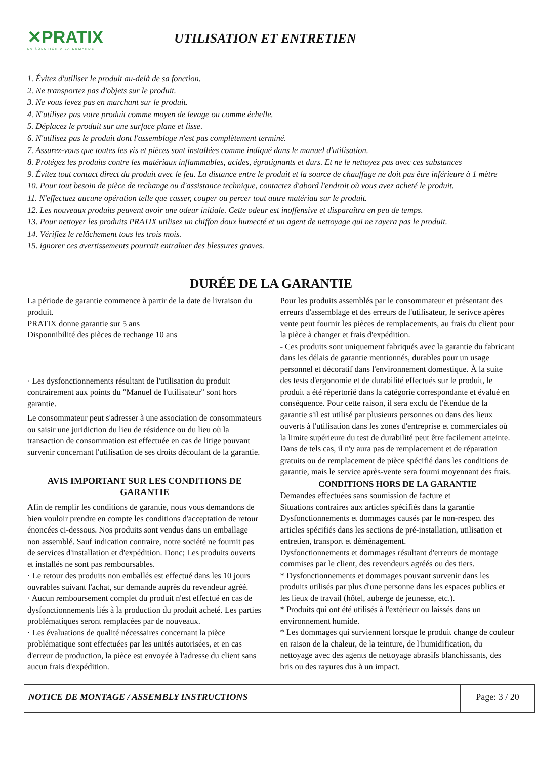✕PRATIX
LA SOLUTION A LA DEMANDE
UTILISATION ET ENTRETIEN
1. Évitez d'utiliser le produit au-delà de sa fonction.
2. Ne transportez pas d'objets sur le produit.
3. Ne vous levez pas en marchant sur le produit.
4. N'utilisez pas votre produit comme moyen de levage ou comme échelle.
5. Déplacez le produit sur une surface plane et lisse.
6. N'utilisez pas le produit dont l'assemblage n'est pas complètement terminé.
7. Assurez-vous que toutes les vis et pièces sont installées comme indiqué dans le manuel d'utilisation.
8. Protégez les produits contre les matériaux inflammables, acides, égratignants et durs. Et ne le nettoyez pas avec ces substances
9. Évitez tout contact direct du produit avec le feu. La distance entre le produit et la source de chauffage ne doit pas être inférieure à 1 mètre
10. Pour tout besoin de pièce de rechange ou d'assistance technique, contactez d'abord l'endroit où vous avez acheté le produit.
11. N'effectuez aucune opération telle que casser, couper ou percer tout autre matériau sur le produit.
12. Les nouveaux produits peuvent avoir une odeur initiale. Cette odeur est inoffensive et disparaîtra en peu de temps.
13. Pour nettoyer les produits PRATIX utilisez un chiffon doux humecté et un agent de nettoyage qui ne rayera pas le produit.
14. Vérifiez le relâchement tous les trois mois.
15. ignorer ces avertissements pourrait entraîner des blessures graves.
DURÉE DE LA GARANTIE
La période de garantie commence à partir de la date de livraison du produit.
PRATIX donne garantie sur 5 ans
Disponnibilité des pièces de rechange 10 ans
· Les dysfonctionnements résultant de l'utilisation du produit contrairement aux points du "Manuel de l'utilisateur" sont hors garantie.
Le consommateur peut s'adresser à une association de consommateurs ou saisir une juridiction du lieu de résidence ou du lieu où la transaction de consommation est effectuée en cas de litige pouvant survenir concernant l'utilisation de ses droits découlant de la garantie.
AVIS IMPORTANT SUR LES CONDITIONS DE GARANTIE
Afin de remplir les conditions de garantie, nous vous demandons de bien vouloir prendre en compte les conditions d'acceptation de retour énoncées ci-dessous. Nos produits sont vendus dans un emballage non assemblé. Sauf indication contraire, notre société ne fournit pas de services d'installation et d'expédition. Donc; Les produits ouverts et installés ne sont pas remboursables.
· Le retour des produits non emballés est effectué dans les 10 jours ouvrables suivant l'achat, sur demande auprès du revendeur agréé.
· Aucun remboursement complet du produit n'est effectué en cas de dysfonctionnements liés à la production du produit acheté. Les parties problématiques seront remplacées par de nouveaux.
· Les évaluations de qualité nécessaires concernant la pièce problématique sont effectuées par les unités autorisées, et en cas d'erreur de production, la pièce est envoyée à l'adresse du client sans aucun frais d'expédition.
Pour les produits assemblés par le consommateur et présentant des erreurs d'assemblage et des erreurs de l'utilisateur, le serivce apères vente peut fournir les pièces de remplacements, au frais du client pour la pièce à changer et frais d'expédition.
- Ces produits sont uniquement fabriqués avec la garantie du fabricant dans les délais de garantie mentionnés, durables pour un usage personnel et décoratif dans l'environnement domestique. À la suite des tests d'ergonomie et de durabilité effectués sur le produit, le produit a été répertorié dans la catégorie correspondante et évalué en conséquence. Pour cette raison, il sera exclu de l'étendue de la garantie s'il est utilisé par plusieurs personnes ou dans des lieux ouverts à l'utilisation dans les zones d'entreprise et commerciales où la limite supérieure du test de durabilité peut être facilement atteinte. Dans de tels cas, il n'y aura pas de remplacement et de réparation gratuits ou de remplacement de pièce spécifié dans les conditions de garantie, mais le service après-vente sera fourni moyennant des frais.
CONDITIONS HORS DE LA GARANTIE
Demandes effectuées sans soumission de facture et
Situations contraires aux articles spécifiés dans la garantie
Dysfonctionnements et dommages causés par le non-respect des articles spécifiés dans les sections de pré-installation, utilisation et entretien, transport et déménagement.
Dysfonctionnements et dommages résultant d'erreurs de montage commises par le client, des revendeurs agréés ou des tiers.
* Dysfonctionnements et dommages pouvant survenir dans les produits utilisés par plus d'une personne dans les espaces publics et les lieux de travail (hôtel, auberge de jeunesse, etc.).
* Produits qui ont été utilisés à l'extérieur ou laissés dans un environnement humide.
* Les dommages qui surviennent lorsque le produit change de couleur en raison de la chaleur, de la teinture, de l'humidification, du nettoyage avec des agents de nettoyage abrasifs blanchissants, des bris ou des rayures dus à un impact.
| NOTICE DE MONTAGE / ASSEMBLY INSTRUCTIONS | Page: 3 / 20 |